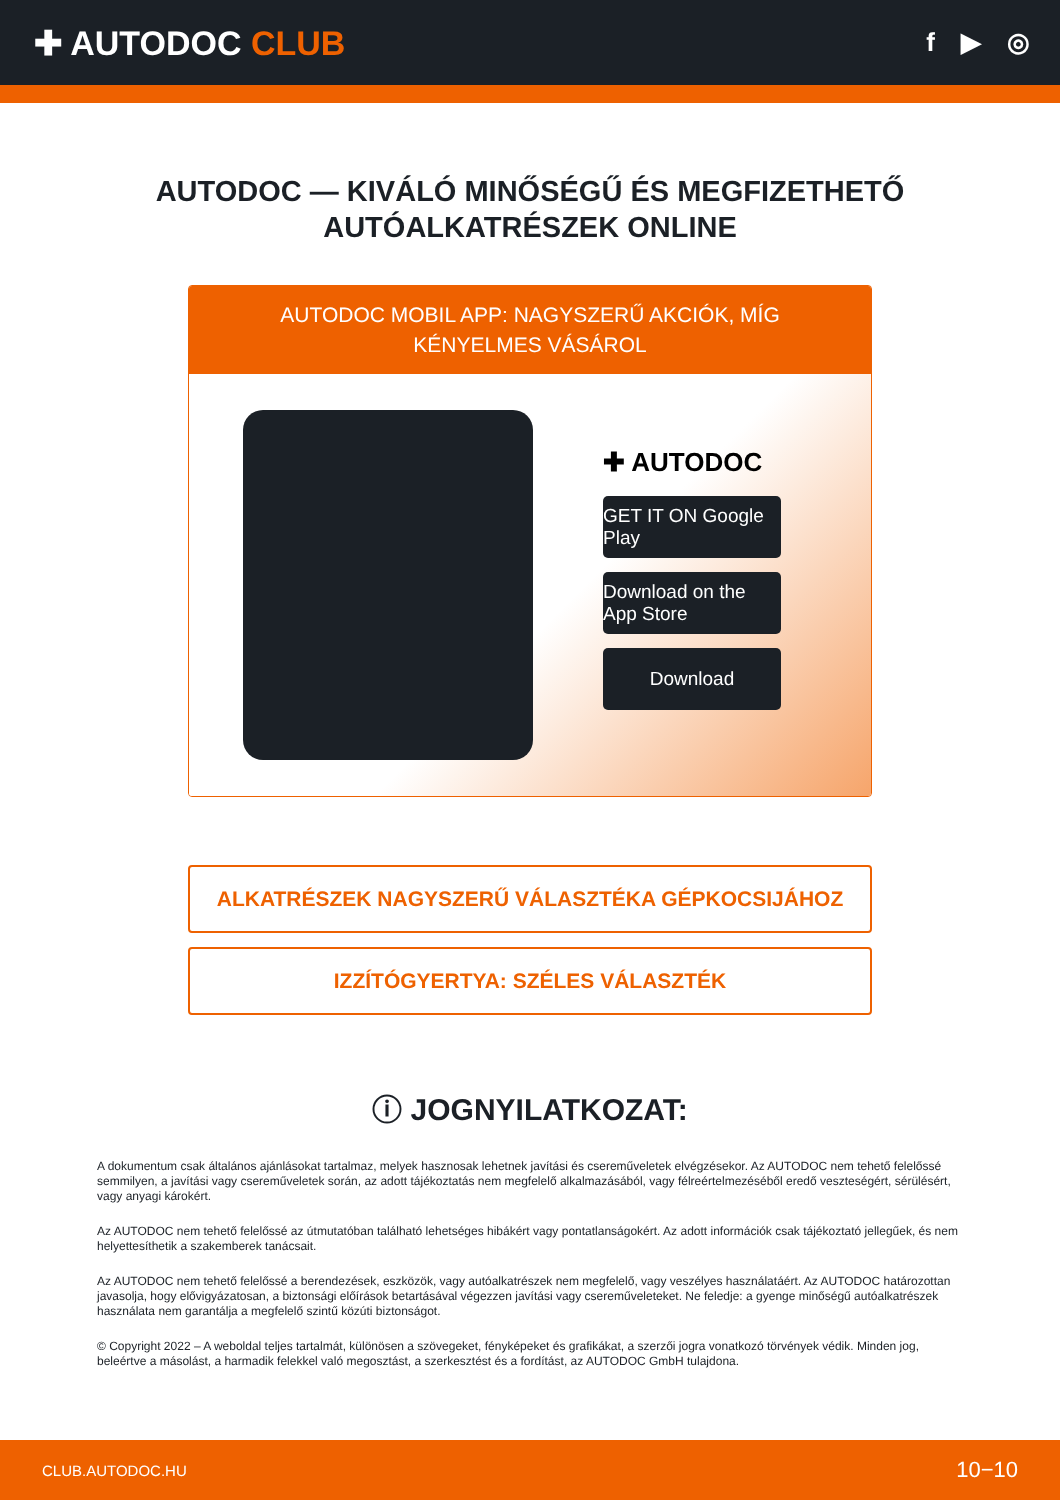✚ AUTODOC CLUB
f ▶ ◎
AUTODOC — KIVÁLÓ MINŐSÉGŰ ÉS MEGFIZETHETŐ
AUTÓALKATRÉSZEK ONLINE
AUTODOC MOBIL APP: NAGYSZERŰ AKCIÓK, MÍG KÉNYELMES VÁSÁROL
✚ AUTODOC
GET IT ON Google Play
Download on the App Store
Download
ALKATRÉSZEK NAGYSZERŰ VÁLASZTÉKA GÉPKOCSIJÁHOZ
IZZÍTÓGYERTYA: SZÉLES VÁLASZTÉK
ⓘ JOGNYILATKOZAT:
A dokumentum csak általános ajánlásokat tartalmaz, melyek hasznosak lehetnek javítási és csereműveletek elvégzésekor. Az AUTODOC nem tehető felelőssé semmilyen, a javítási vagy csereműveletek során, az adott tájékoztatás nem megfelelő alkalmazásából, vagy félreértelmezéséből eredő veszteségért, sérülésért, vagy anyagi károkért.
Az AUTODOC nem tehető felelőssé az útmutatóban található lehetséges hibákért vagy pontatlanságokért. Az adott információk csak tájékoztató jellegűek, és nem helyettesíthetik a szakemberek tanácsait.
Az AUTODOC nem tehető felelőssé a berendezések, eszközök, vagy autóalkatrészek nem megfelelő, vagy veszélyes használatáért. Az AUTODOC határozottan javasolja, hogy elővigyázatosan, a biztonsági előírások betartásával végezzen javítási vagy csereműveleteket. Ne feledje: a gyenge minőségű autóalkatrészek használata nem garantálja a megfelelő szintű közúti biztonságot.
© Copyright 2022 – A weboldal teljes tartalmát, különösen a szövegeket, fényképeket és grafikákat, a szerzői jogra vonatkozó törvények védik. Minden jog, beleértve a másolást, a harmadik felekkel való megosztást, a szerkesztést és a fordítást, az AUTODOC GmbH tulajdona.
CLUB.AUTODOC.HU 10−10